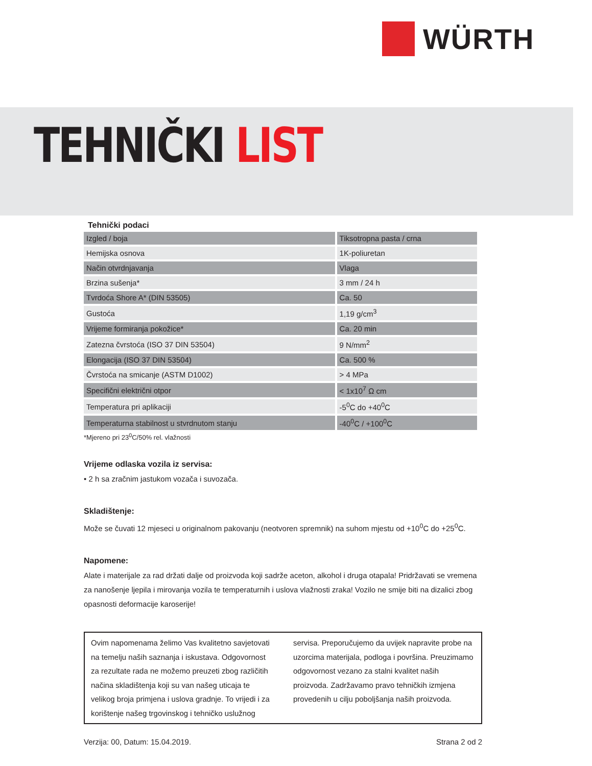WÜRTH
TEHNIČKI LIST
Tehnički podaci
| Izgled / boja | Tiksotropna pasta / crna |
| Hemijska osnova | 1K-poliuretan |
| Način otvrdnjavanja | Vlaga |
| Brzina sušenja* | 3 mm / 24 h |
| Tvrdoća Shore A* (DIN 53505) | Ca. 50 |
| Gustoća | 1,19 g/cm<sup>3</sup> |
| Vrijeme formiranja pokožice* | Ca. 20 min |
| Zatezna čvrstoća (ISO 37 DIN 53504) | 9 N/mm<sup>2</sup> |
| Elongacija (ISO 37 DIN 53504) | Ca. 500 % |
| Čvrstoća na smicanje (ASTM D1002) | > 4 MPa |
| Specifični električni otpor | < 1x10<sup>7</sup> Ω cm |
| Temperatura pri aplikaciji | -5<sup>0</sup>C do +40<sup>0</sup>C |
| Temperaturna stabilnost u stvrdnutom stanju | -40<sup>0</sup>C / +100<sup>0</sup>C |
*Mjereno pri 23<sup>0</sup>C/50% rel. vlažnosti
Vrijeme odlaska vozila iz servisa:
• 2 h sa zračnim jastukom vozača i suvozača.
Skladištenje:
Može se čuvati 12 mjeseci u originalnom pakovanju (neotvoren spremnik) na suhom mjestu od +10<sup>0</sup>C do +25<sup>0</sup>C.
Napomene:
Alate i materijale za rad držati dalje od proizvoda koji sadrže aceton, alkohol i druga otapala! Pridržavati se vremena za nanošenje ljepila i mirovanja vozila te temperaturnih i uslova vlažnosti zraka! Vozilo ne smije biti na dizalici zbog opasnosti deformacije karoserije!
Ovim napomenama želimo Vas kvalitetno savjetovati na temelju naših saznanja i iskustava. Odgovornost za rezultate rada ne možemo preuzeti zbog različitih načina skladištenja koji su van našeg uticaja te velikog broja primjena i uslova gradnje. To vrijedi i za korištenje našeg trgovinskog i tehničko uslužnog servisa. Preporučujemo da uvijek napravite probe na uzorcima materijala, podloga i površina. Preuzimamo odgovornost vezano za stalni kvalitet naših proizvoda. Zadržavamo pravo tehničkih izmjena provedenih u cilju poboljšanja naših proizvoda.
Verzija: 00, Datum: 15.04.2019. Strana 2 od 2